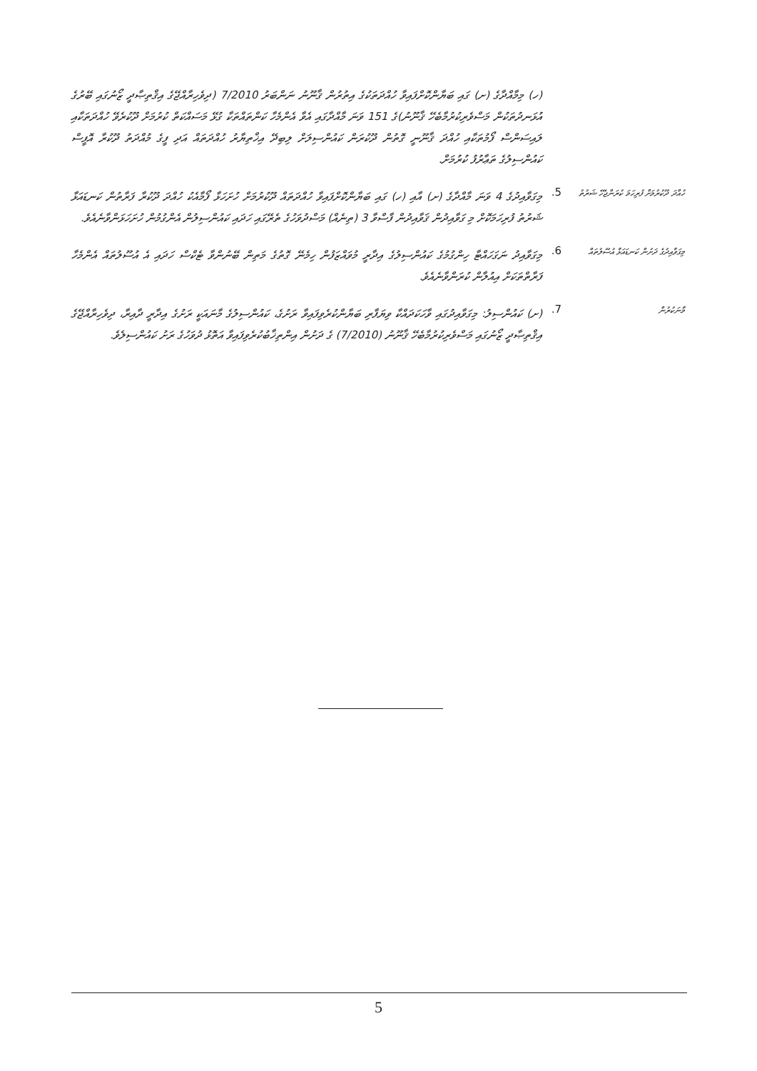(ހ) މިމާއްދާގެ (ށ) ގައި ބަޔާންކޮށްފައިވާ ހުއްދަތަކުގެ އިތުރުން ޤާނޫނު ނަންބަރު 7/2010 (ދިވެހިރާއްޖޭގެ އިޤްތިޞާދީ ޒޯނުގައި ބޭރުގެ އުޅަނދުތަކުން މަސްވެރިކުރުމާބެހޭ ޤާނޫނު)ގެ 151 ވަނަ މާއްދާގައި އެވާ އެންމެހާ ކަންތައްތަކާ ގުޅޭ މަސައްކަތް ކުރުމަށް ދޫކުރެވޭ ހުއްދަތަކާއި ލައިސަންސް ފޯމުތަކާއި ހުއްދަ ޤާނޫނީ ގޮތުން ދޫކުރަން ކައުންސިލަށް ލިބިދޭ އިޚްތިޔާރު ހުއްދަތައް އަދި ފީގެ މުއްދަތު ދޫކުރާ އޮފީސް ކައުންސިލުގެ ތަޢާރުފު ކުރުމަށް.
ހުއްދަ ދޫކުރުމަށް ފުރިހަމަ ކުރަންޖެހޭ ޝަރުތު
5.
މިގަވާއިދުގެ 4 ވަނަ މާއްދާގެ (ށ) އާއި (ހ) ގައި ބަޔާންކޮށްފައިވާ ހުއްދަތައް ދޫކުރުމަށް ހުށަހަޅާ ފޯމާއެކު ހުއްދަ ދޫކުރާ ފަރާތުން ކަނޑައަޅާ ޝަރުތު ފުރިހަމަކޮށް މި ގަވާއިދުން ޤަވާއިދުން ފާސްވާ 3 (ތިނެއް) މަސްދުވަހުގެ ތެރޭގައި ހަދައި ކައުންސިލުން އެންގުމުން ހުށަހަޅަންވާނެއެވެ.
މިގަވާއިދުގެ ދަށުން ކަނޑައަޅާ އުސޫލުތައް
6.
މިގަވާއިދު ނަގަހައްޓާ ހިންގުމުގެ ކައުންސިލުގެ އިދާރީ މުވައްޒަފުން ހިމެނޭ ގޮތުގެ މަތިން ބޭނުންވާ ޓެކްސް ހަދައި އެ އުސޫލުތައް އެންމެހާ ފަރާތްތަކަށް އިއުލާން ކުރަންވާނެއެވެ.
މާނަކުރުން
7.
(ށ) ކައުންސިލު: މިގަވާއިދުގައި ވާހަކަދައްކާ ވިޔަފާރި ބަޔާންކުރެވިފައިވާ ރަށުގެ، ކައުންސިލުގެ މާނައަކީ ރަށުގެ އިދާރީ ދާއިރާ، ދިވެހިރާއްޖޭގެ އިޤްތިޞާދީ ޒޯނުގައި މަސްވެރިކުރުމާބެހޭ ޤާނޫނު (7/2010) ގެ ދަށުން އިންތިޚާބުކުރެވިފައިވާ އަތޮޅު ދުވަހުގެ ރަށު ކައުންސިލެވެ.
5